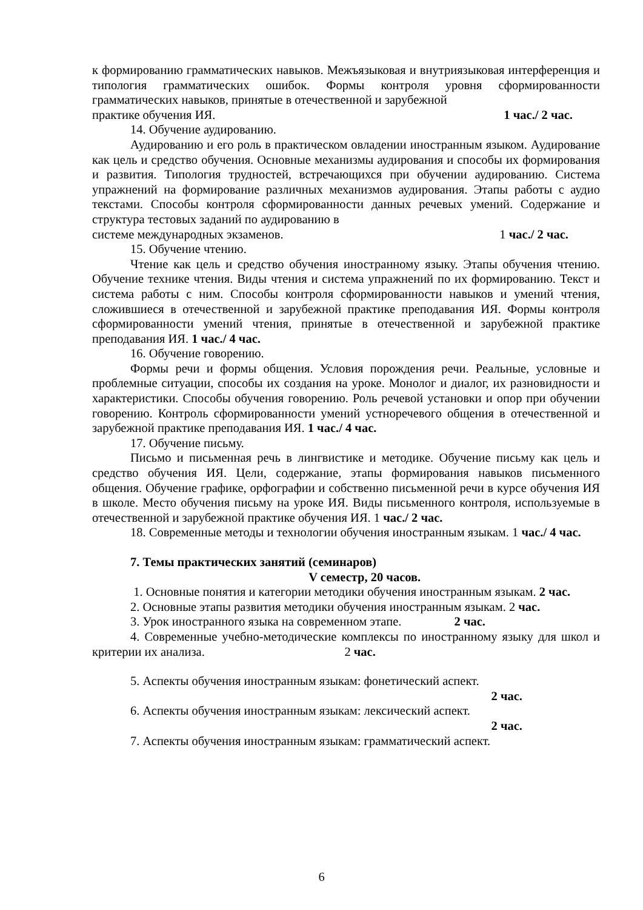к формированию грамматических навыков. Межъязыковая и внутриязыковая интерференция и типология грамматических ошибок. Формы контроля уровня сформированности грамматических навыков, принятые в отечественной и зарубежной
практике обучения ИЯ. 1 час./ 2 час.
14. Обучение аудированию.
Аудированию и его роль в практическом овладении иностранным языком. Аудирование как цель и средство обучения. Основные механизмы аудирования и способы их формирования и развития. Типология трудностей, встречающихся при обучении аудированию. Система упражнений на формирование различных механизмов аудирования. Этапы работы с аудио текстами. Способы контроля сформированности данных речевых умений. Содержание и структура тестовых заданий по аудированию в
системе международных экзаменов. 1 час./ 2 час.
15. Обучение чтению.
Чтение как цель и средство обучения иностранному языку. Этапы обучения чтению. Обучение технике чтения. Виды чтения и система упражнений по их формированию. Текст и система работы с ним. Способы контроля сформированности навыков и умений чтения, сложившиеся в отечественной и зарубежной практике преподавания ИЯ. Формы контроля сформированности умений чтения, принятые в отечественной и зарубежной практике преподавания ИЯ. 1 час./ 4 час.
16. Обучение говорению.
Формы речи и формы общения. Условия порождения речи. Реальные, условные и проблемные ситуации, способы их создания на уроке. Монолог и диалог, их разновидности и характеристики. Способы обучения говорению. Роль речевой установки и опор при обучении говорению. Контроль сформированности умений устноречевого общения в отечественной и зарубежной практике преподавания ИЯ. 1 час./ 4 час.
17. Обучение письму.
Письмо и письменная речь в лингвистике и методике. Обучение письму как цель и средство обучения ИЯ. Цели, содержание, этапы формирования навыков письменного общения. Обучение графике, орфографии и собственно письменной речи в курсе обучения ИЯ в школе. Место обучения письму на уроке ИЯ. Виды письменного контроля, используемые в отечественной и зарубежной практике обучения ИЯ. 1 час./ 2 час.
18. Современные методы и технологии обучения иностранным языкам. 1 час./ 4 час.
7. Темы практических занятий (семинаров)
V семестр, 20 часов.
1. Основные понятия и категории методики обучения иностранным языкам. 2 час.
2. Основные этапы развития методики обучения иностранным языкам. 2 час.
3. Урок иностранного языка на современном этапе. 2 час.
4. Современные учебно-методические комплексы по иностранному языку для школ и критерии их анализа. 2 час.
5. Аспекты обучения иностранным языкам: фонетический аспект.
2 час.
6. Аспекты обучения иностранным языкам: лексический аспект.
2 час.
7. Аспекты обучения иностранным языкам: грамматический аспект.
6